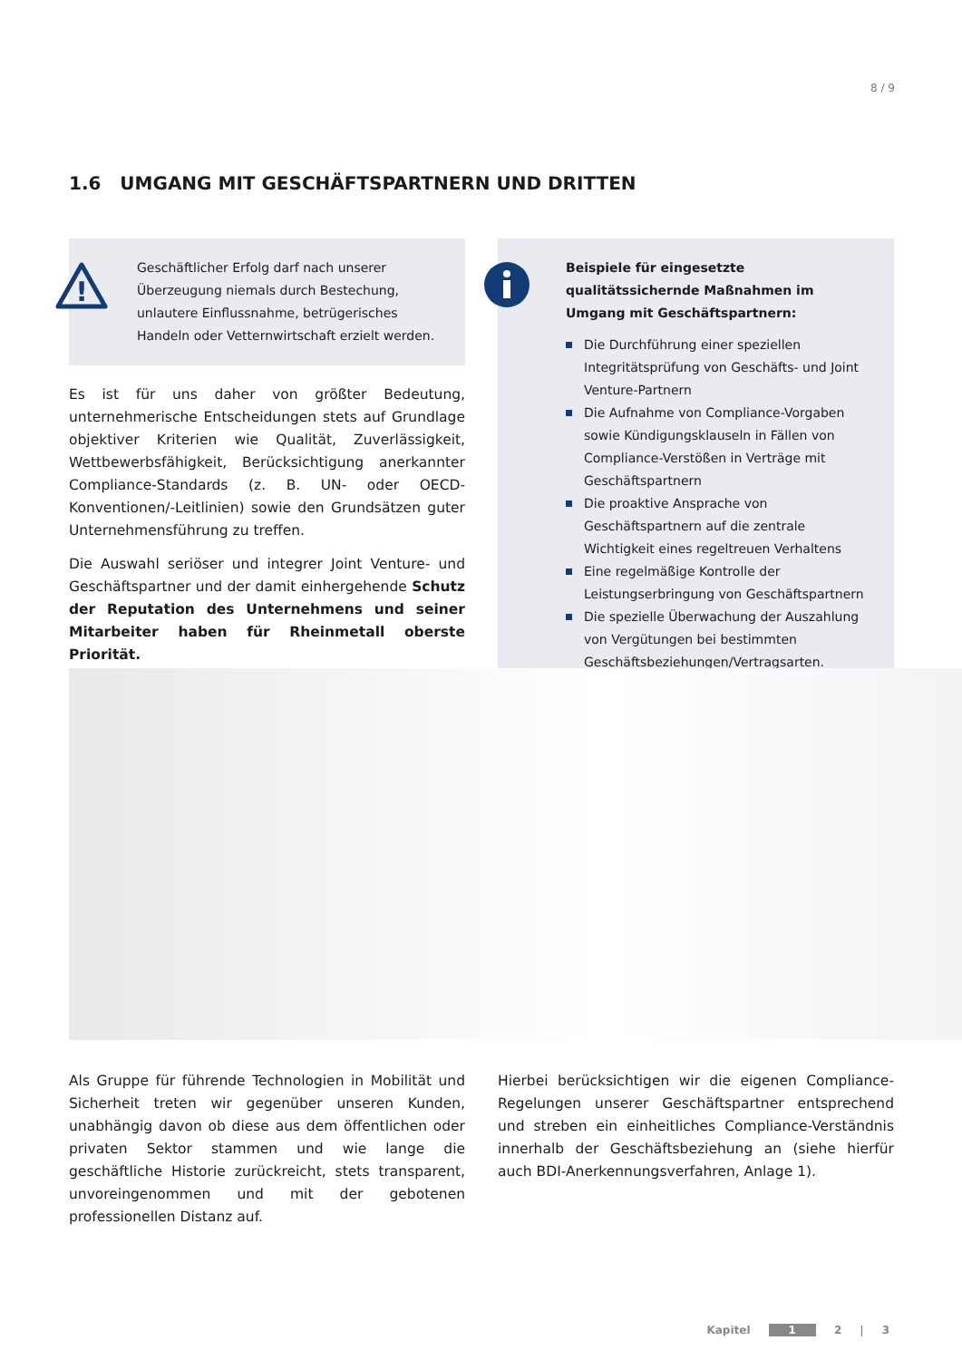8 / 9
1.6 UMGANG MIT GESCHÄFTSPARTNERN UND DRITTEN
!
Geschäftlicher Erfolg darf nach unserer Überzeugung niemals durch Bestechung, unlautere Einflussnahme, betrügerisches Handeln oder Vetternwirtschaft erzielt werden.
Es ist für uns daher von größter Bedeutung, unternehmerische Entscheidungen stets auf Grundlage objektiver Kriterien wie Qualität, Zuverlässigkeit, Wettbewerbsfähigkeit, Berücksichtigung anerkannter Compliance-Standards (z. B. UN- oder OECD-Konventionen/-Leitlinien) sowie den Grundsätzen guter Unternehmensführung zu treffen.
Die Auswahl seriöser und integrer Joint Venture- und Geschäftspartner und der damit einhergehende Schutz der Reputation des Unternehmens und seiner Mitarbeiter haben für Rheinmetall oberste Priorität.
Beispiele für eingesetzte qualitätssichernde Maßnahmen im Umgang mit Geschäftspartnern:
Die Durchführung einer speziellen Integritätsprüfung von Geschäfts- und Joint Venture-Partnern
Die Aufnahme von Compliance-Vorgaben sowie Kündigungsklauseln in Fällen von Compliance-Verstößen in Verträge mit Geschäftspartnern
Die proaktive Ansprache von Geschäftspartnern auf die zentrale Wichtigkeit eines regeltreuen Verhaltens
Eine regelmäßige Kontrolle der Leistungserbringung von Geschäftspartnern
Die spezielle Überwachung der Auszahlung von Vergütungen bei bestimmten Geschäftsbeziehungen/Vertragsarten.
Als Gruppe für führende Technologien in Mobilität und Sicherheit treten wir gegenüber unseren Kunden, unabhängig davon ob diese aus dem öffentlichen oder privaten Sektor stammen und wie lange die geschäftliche Historie zurückreicht, stets transparent, unvoreingenommen und mit der gebotenen professionellen Distanz auf.
Hierbei berücksichtigen wir die eigenen Compliance-Regelungen unserer Geschäftspartner entsprechend und streben ein einheitliches Compliance-Verständnis innerhalb der Geschäftsbeziehung an (siehe hierfür auch BDI-Anerkennungsverfahren, Anlage 1).
Kapitel 1 2 | 3